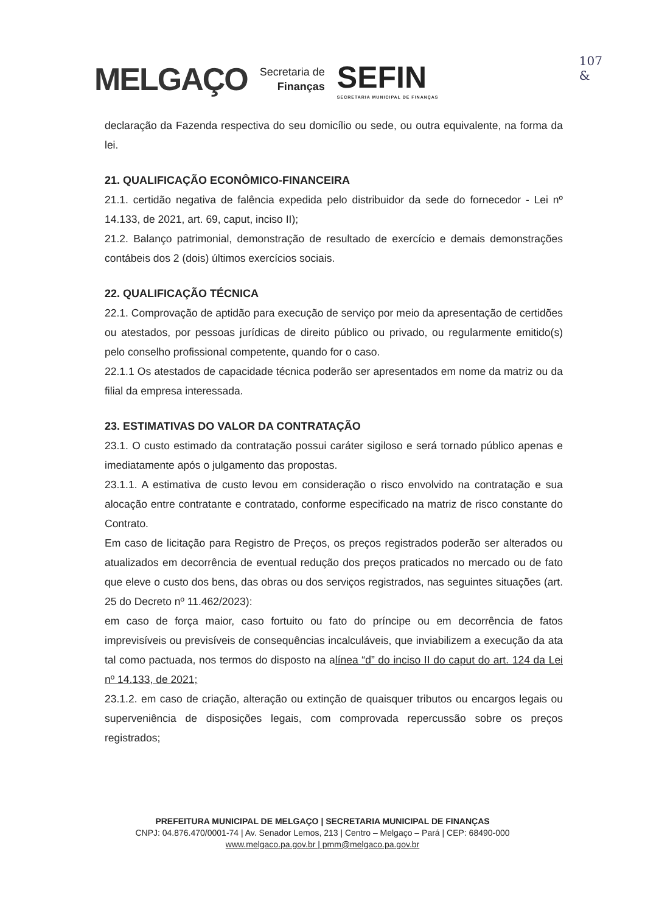MELGAÇO
Secretaria de
Finanças
SEFIN
SECRETARIA MUNICIPAL DE FINANÇAS
107
&
declaração da Fazenda respectiva do seu domicílio ou sede, ou outra equivalente, na forma da lei.
21. QUALIFICAÇÃO ECONÔMICO-FINANCEIRA
21.1. certidão negativa de falência expedida pelo distribuidor da sede do fornecedor - Lei nº 14.133, de 2021, art. 69, caput, inciso II);
21.2. Balanço patrimonial, demonstração de resultado de exercício e demais demonstrações contábeis dos 2 (dois) últimos exercícios sociais.
22. QUALIFICAÇÃO TÉCNICA
22.1. Comprovação de aptidão para execução de serviço por meio da apresentação de certidões ou atestados, por pessoas jurídicas de direito público ou privado, ou regularmente emitido(s) pelo conselho profissional competente, quando for o caso.
22.1.1 Os atestados de capacidade técnica poderão ser apresentados em nome da matriz ou da filial da empresa interessada.
23. ESTIMATIVAS DO VALOR DA CONTRATAÇÃO
23.1. O custo estimado da contratação possui caráter sigiloso e será tornado público apenas e imediatamente após o julgamento das propostas.
23.1.1. A estimativa de custo levou em consideração o risco envolvido na contratação e sua alocação entre contratante e contratado, conforme especificado na matriz de risco constante do Contrato.
Em caso de licitação para Registro de Preços, os preços registrados poderão ser alterados ou atualizados em decorrência de eventual redução dos preços praticados no mercado ou de fato que eleve o custo dos bens, das obras ou dos serviços registrados, nas seguintes situações (art. 25 do Decreto nº 11.462/2023):
em caso de força maior, caso fortuito ou fato do príncipe ou em decorrência de fatos imprevisíveis ou previsíveis de consequências incalculáveis, que inviabilizem a execução da ata tal como pactuada, nos termos do disposto na alínea “d” do inciso II do caput do art. 124 da Lei nº 14.133, de 2021;
23.1.2. em caso de criação, alteração ou extinção de quaisquer tributos ou encargos legais ou superveniência de disposições legais, com comprovada repercussão sobre os preços registrados;
PREFEITURA MUNICIPAL DE MELGAÇO | SECRETARIA MUNICIPAL DE FINANÇAS
CNPJ: 04.876.470/0001-74 | Av. Senador Lemos, 213 | Centro – Melgaço – Pará | CEP: 68490-000
www.melgaco.pa.gov.br | pmm@melgaco.pa.gov.br